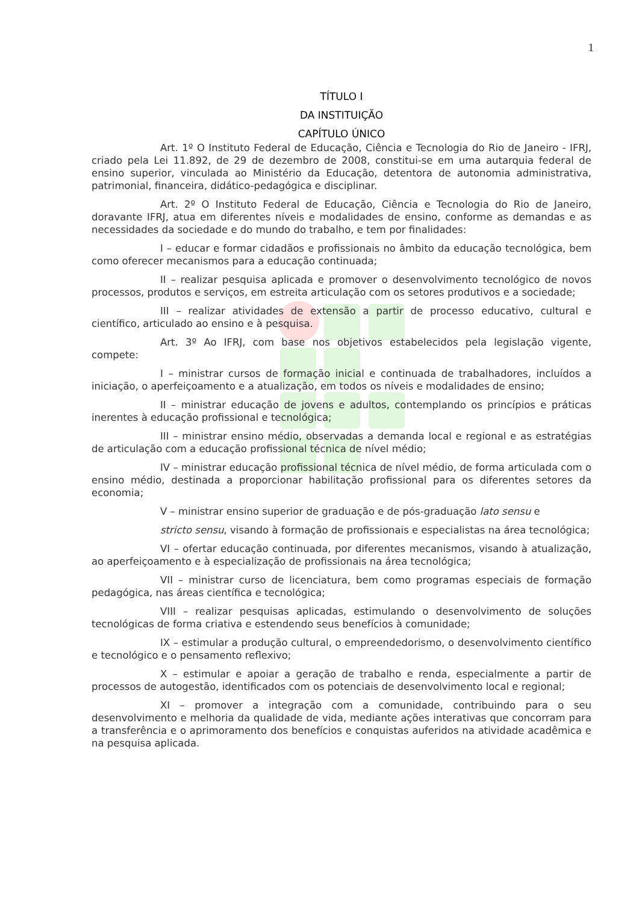1
TÍTULO I
DA INSTITUIÇÃO
CAPÍTULO ÚNICO
Art. 1º O Instituto Federal de Educação, Ciência e Tecnologia do Rio de Janeiro - IFRJ, criado pela Lei 11.892, de 29 de dezembro de 2008, constitui-se em uma autarquia federal de ensino superior, vinculada ao Ministério da Educação, detentora de autonomia administrativa, patrimonial, financeira, didático-pedagógica e disciplinar.
Art. 2º O Instituto Federal de Educação, Ciência e Tecnologia do Rio de Janeiro, doravante IFRJ, atua em diferentes níveis e modalidades de ensino, conforme as demandas e as necessidades da sociedade e do mundo do trabalho, e tem por finalidades:
I – educar e formar cidadãos e profissionais no âmbito da educação tecnológica, bem como oferecer mecanismos para a educação continuada;
II – realizar pesquisa aplicada e promover o desenvolvimento tecnológico de novos processos, produtos e serviços, em estreita articulação com os setores produtivos e a sociedade;
III – realizar atividades de extensão a partir de processo educativo, cultural e científico, articulado ao ensino e à pesquisa.
Art. 3º Ao IFRJ, com base nos objetivos estabelecidos pela legislação vigente, compete:
I – ministrar cursos de formação inicial e continuada de trabalhadores, incluídos a iniciação, o aperfeiçoamento e a atualização, em todos os níveis e modalidades de ensino;
II – ministrar educação de jovens e adultos, contemplando os princípios e práticas inerentes à educação profissional e tecnológica;
III – ministrar ensino médio, observadas a demanda local e regional e as estratégias de articulação com a educação profissional técnica de nível médio;
IV – ministrar educação profissional técnica de nível médio, de forma articulada com o ensino médio, destinada a proporcionar habilitação profissional para os diferentes setores da economia;
V – ministrar ensino superior de graduação e de pós-graduação lato sensu e
stricto sensu, visando à formação de profissionais e especialistas na área tecnológica;
VI – ofertar educação continuada, por diferentes mecanismos, visando à atualização, ao aperfeiçoamento e à especialização de profissionais na área tecnológica;
VII – ministrar curso de licenciatura, bem como programas especiais de formação pedagógica, nas áreas científica e tecnológica;
VIII – realizar pesquisas aplicadas, estimulando o desenvolvimento de soluções tecnológicas de forma criativa e estendendo seus benefícios à comunidade;
IX – estimular a produção cultural, o empreendedorismo, o desenvolvimento científico e tecnológico e o pensamento reflexivo;
X – estimular e apoiar a geração de trabalho e renda, especialmente a partir de processos de autogestão, identificados com os potenciais de desenvolvimento local e regional;
XI – promover a integração com a comunidade, contribuindo para o seu desenvolvimento e melhoria da qualidade de vida, mediante ações interativas que concorram para a transferência e o aprimoramento dos benefícios e conquistas auferidos na atividade acadêmica e na pesquisa aplicada.